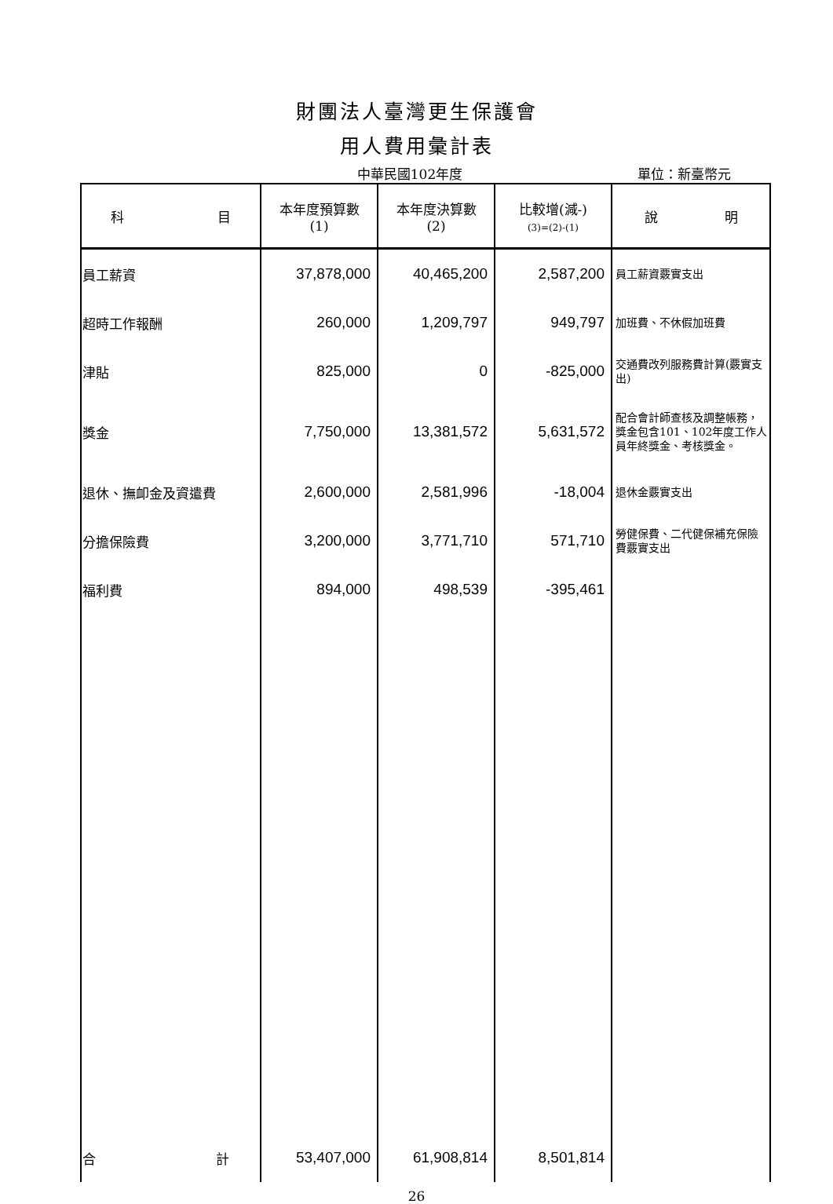財團法人臺灣更生保護會
用人費用彙計表
中華民國102年度 單位：新臺幣元
| 科 目 | 本年度預算數 (1) | 本年度決算數 (2) | 比較增(減-) (3)=(2)-(1) | 說 明 |
| --- | --- | --- | --- | --- |
| 員工薪資 | 37,878,000 | 40,465,200 | 2,587,200 | 員工薪資覈實支出 |
| 超時工作報酬 | 260,000 | 1,209,797 | 949,797 | 加班費、不休假加班費 |
| 津貼 | 825,000 | 0 | -825,000 | 交通費改列服務費計算(覈實支出) |
| 獎金 | 7,750,000 | 13,381,572 | 5,631,572 | 配合會計師查核及調整帳務，獎金包含101、102年度工作人員年終獎金、考核獎金。 |
| 退休、撫卹金及資遣費 | 2,600,000 | 2,581,996 | -18,004 | 退休金覈實支出 |
| 分擔保險費 | 3,200,000 | 3,771,710 | 571,710 | 勞健保費、二代健保補充保險費覈實支出 |
| 福利費 | 894,000 | 498,539 | -395,461 | |
| 合 計 | 53,407,000 | 61,908,814 | 8,501,814 | |
26